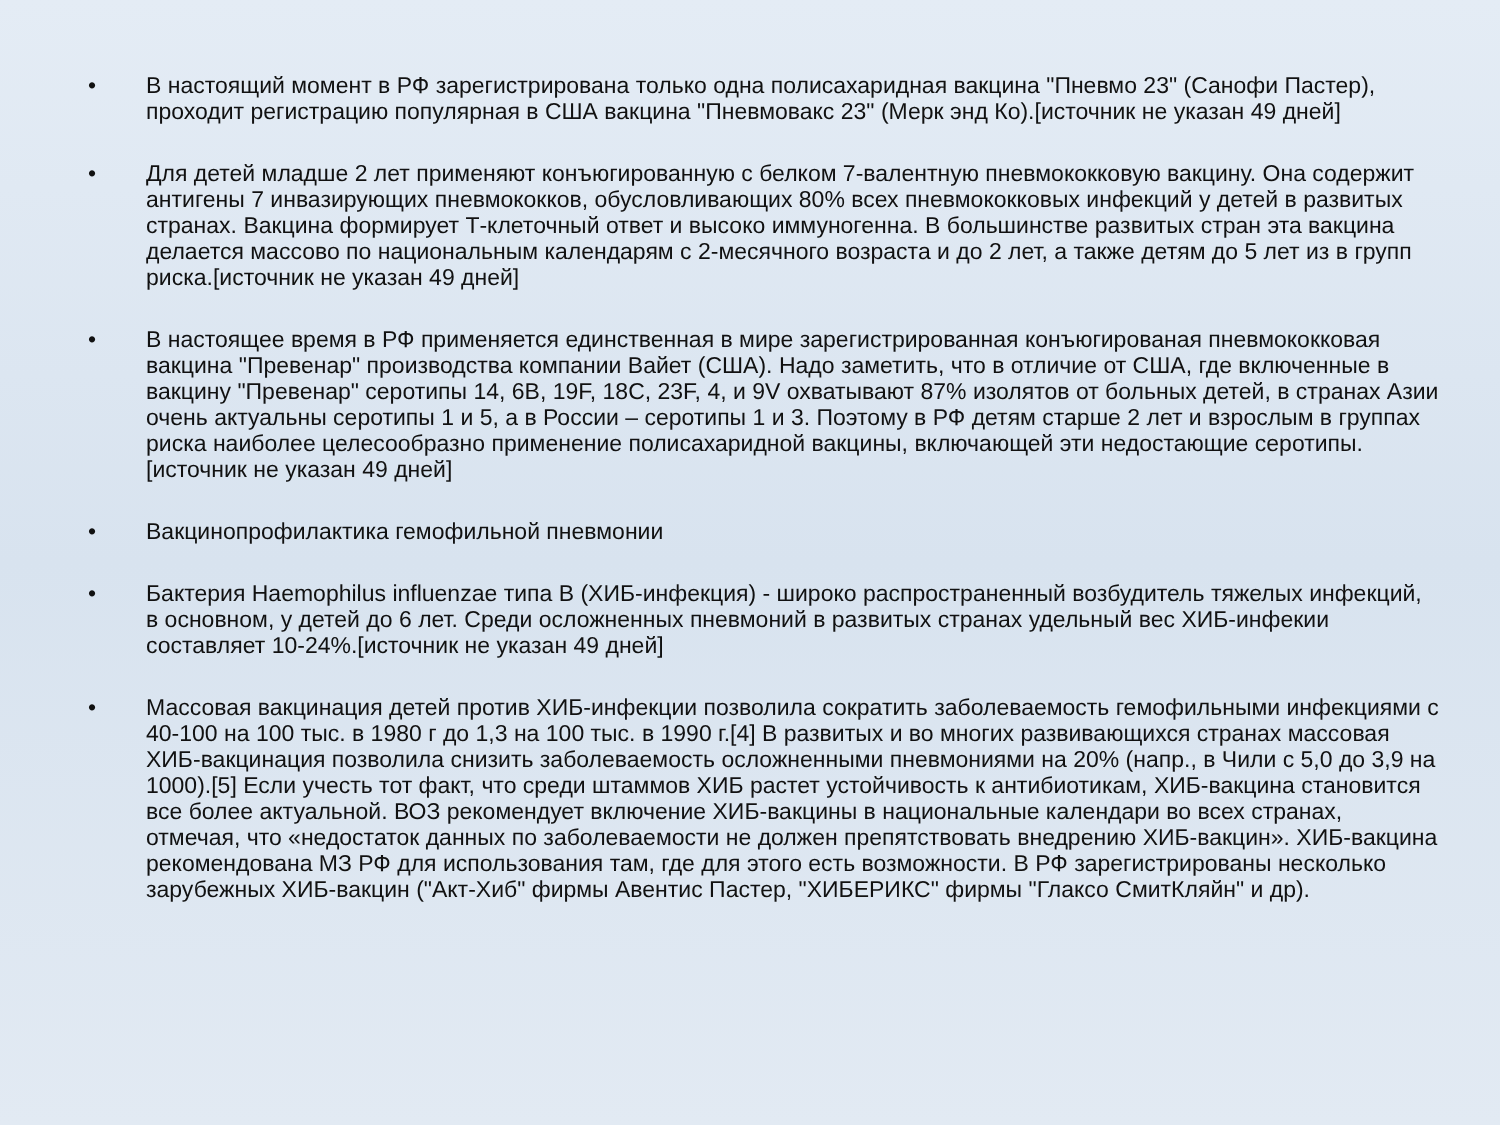• В настоящий момент в РФ зарегистрирована только одна полисахаридная вакцина "Пневмо 23" (Санофи Пастер), проходит регистрацию популярная в США вакцина "Пневмовакс 23" (Мерк энд Ко).[источник не указан 49 дней]
• Для детей младше 2 лет применяют конъюгированную с белком 7-валентную пневмококковую вакцину. Она содержит антигены 7 инвазирующих пневмококков, обусловливающих 80% всех пневмококковых инфекций у детей в развитых странах. Вакцина формирует Т-клеточный ответ и высоко иммуногенна. В большинстве развитых стран эта вакцина делается массово по национальным календарям с 2-месячного возраста и до 2 лет, а также детям до 5 лет из в групп риска.[источник не указан 49 дней]
• В настоящее время в РФ применяется единственная в мире зарегистрированная конъюгированая пневмококковая вакцина "Превенар" производства компании Вайет (США). Надо заметить, что в отличие от США, где включенные в вакцину "Превенар" серотипы 14, 6B, 19F, 18C, 23F, 4, и 9V охватывают 87% изолятов от больных детей, в странах Азии очень актуальны серотипы 1 и 5, а в России – серотипы 1 и 3. Поэтому в РФ детям старше 2 лет и взрослым в группах риска наиболее целесообразно применение полисахаридной вакцины, включающей эти недостающие серотипы.[источник не указан 49 дней]
• Вакцинопрофилактика гемофильной пневмонии
• Бактерия Haemophilus influenzae типа B (ХИБ-инфекция) - широко распространенный возбудитель тяжелых инфекций, в основном, у детей до 6 лет. Среди осложненных пневмоний в развитых странах удельный вес ХИБ-инфекии составляет 10-24%.[источник не указан 49 дней]
• Массовая вакцинация детей против ХИБ-инфекции позволила сократить заболеваемость гемофильными инфекциями с 40-100 на 100 тыс. в 1980 г до 1,3 на 100 тыс. в 1990 г.[4] В развитых и во многих развивающихся странах массовая ХИБ-вакцинация позволила снизить заболеваемость осложненными пневмониями на 20% (напр., в Чили с 5,0 до 3,9 на 1000).[5] Если учесть тот факт, что среди штаммов ХИБ растет устойчивость к антибиотикам, ХИБ-вакцина становится все более актуальной. ВОЗ рекомендует включение ХИБ-вакцины в национальные календари во всех странах, отмечая, что «недостаток данных по заболеваемости не должен препятствовать внедрению ХИБ-вакцин». ХИБ-вакцина рекомендована МЗ РФ для использования там, где для этого есть возможности. В РФ зарегистрированы несколько зарубежных ХИБ-вакцин ("Акт-Хиб" фирмы Авентис Пастер, "ХИБЕРИКС" фирмы "Глаксо СмитКляйн" и др).